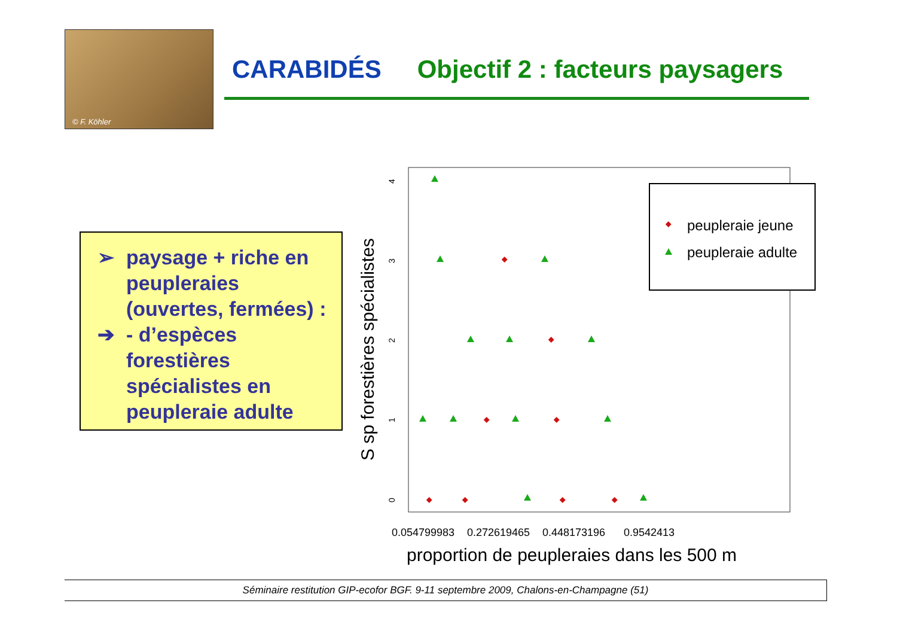© F. Köhler
CARABIDÉS Objectif 2 : facteurs paysagers
➢ paysage + riche en peupleraies (ouvertes, fermées) :
➔ - d’espèces forestières spécialistes en peupleraie adulte
S sp forestières spécialistes
0
1
2
3
4
peupleraie jeune
peupleraie adulte
0.054799983
0.272619465
0.448173196
0.9542413
proportion de peupleraies dans les 500 m
Séminaire restitution GIP-ecofor BGF. 9-11 septembre 2009, Chalons-en-Champagne (51)